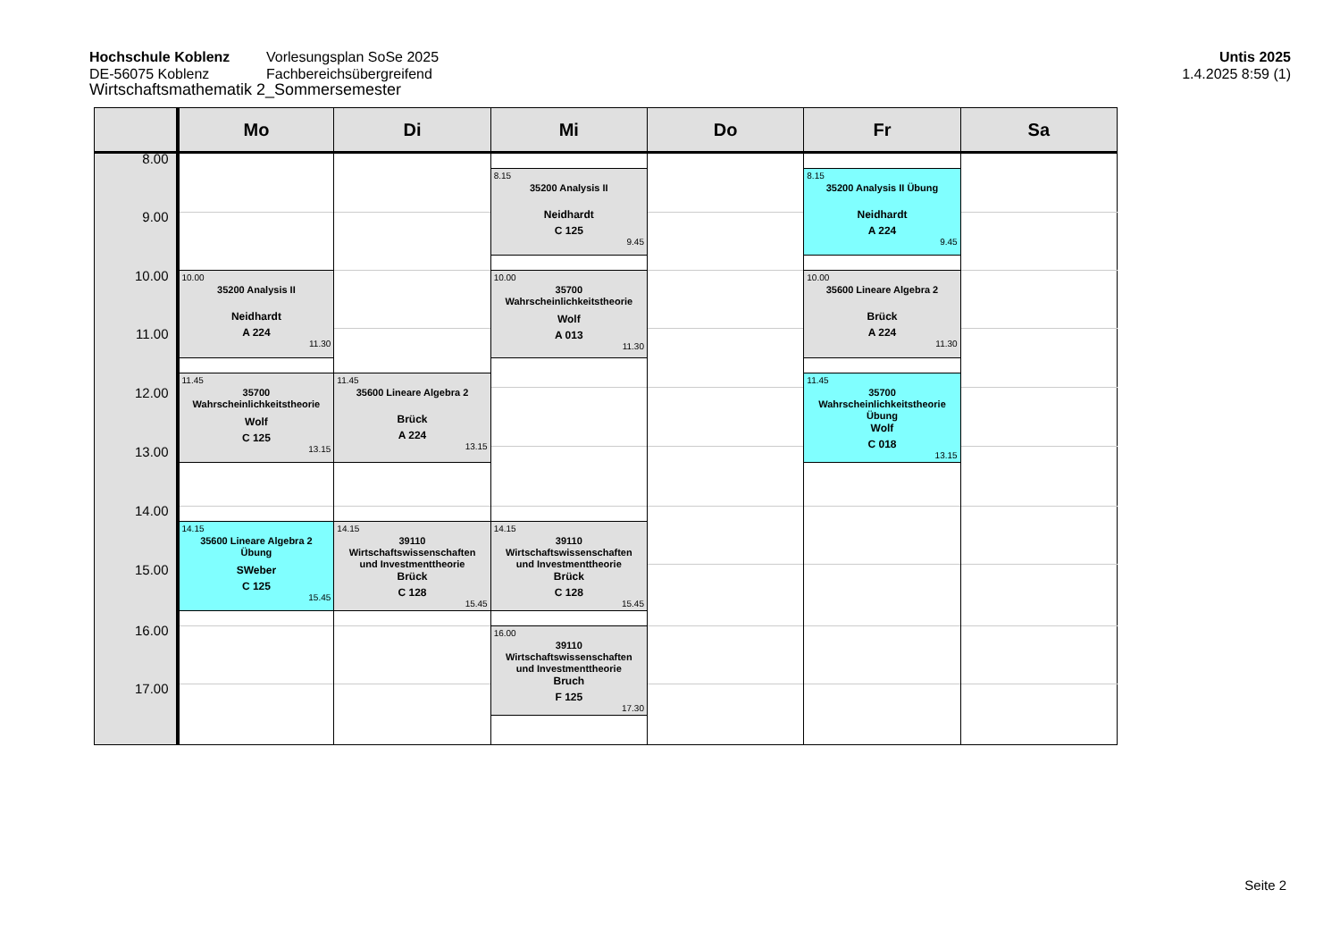Hochschule Koblenz
DE-56075 Koblenz
Vorlesungsplan SoSe 2025
Fachbereichsübergreifend
Untis 2025
1.4.2025 8:59 (1)
Wirtschaftsmathematik 2_Sommersemester
| | Mo | Di | Mi | Do | Fr | Sa |
| --- | --- | --- | --- | --- | --- | --- |
| 8.00 | | | | | | |
| | | | 8.15 35200 Analysis II Neidhardt C 125 9.45 | | 8.15 35200 Analysis II Übung Neidhardt A 224 9.45 | |
| 9.00 | | | | | | |
| 10.00 | 10.00 35200 Analysis II Neidhardt A 224 11.30 | | 10.00 35700 Wahrscheinlichkeitstheorie Wolf A 013 11.30 | | 10.00 35600 Lineare Algebra 2 Brück A 224 11.30 | |
| 11.00 | | | | | | |
| | 11.45 35700 Wahrscheinlichkeitstheorie Wolf C 125 13.15 | 11.45 35600 Lineare Algebra 2 Brück A 224 13.15 | | | 11.45 35700 Wahrscheinlichkeitstheorie Übung Wolf C 018 13.15 | |
| 12.00 | | | | | | |
| 13.00 | | | | | | |
| 14.00 | | | | | | |
| | 14.15 35600 Lineare Algebra 2 Übung SWeber C 125 15.45 | 14.15 39110 Wirtschaftswissenschaften und Investmenttheorie Brück C 128 15.45 | 14.15 39110 Wirtschaftswissenschaften und Investmenttheorie Brück C 128 15.45 | | | |
| 15.00 | | | | | | |
| 16.00 | | | 16.00 39110 Wirtschaftswissenschaften und Investmenttheorie Bruch F 125 17.30 | | | |
| 17.00 | | | | | | |
Seite 2